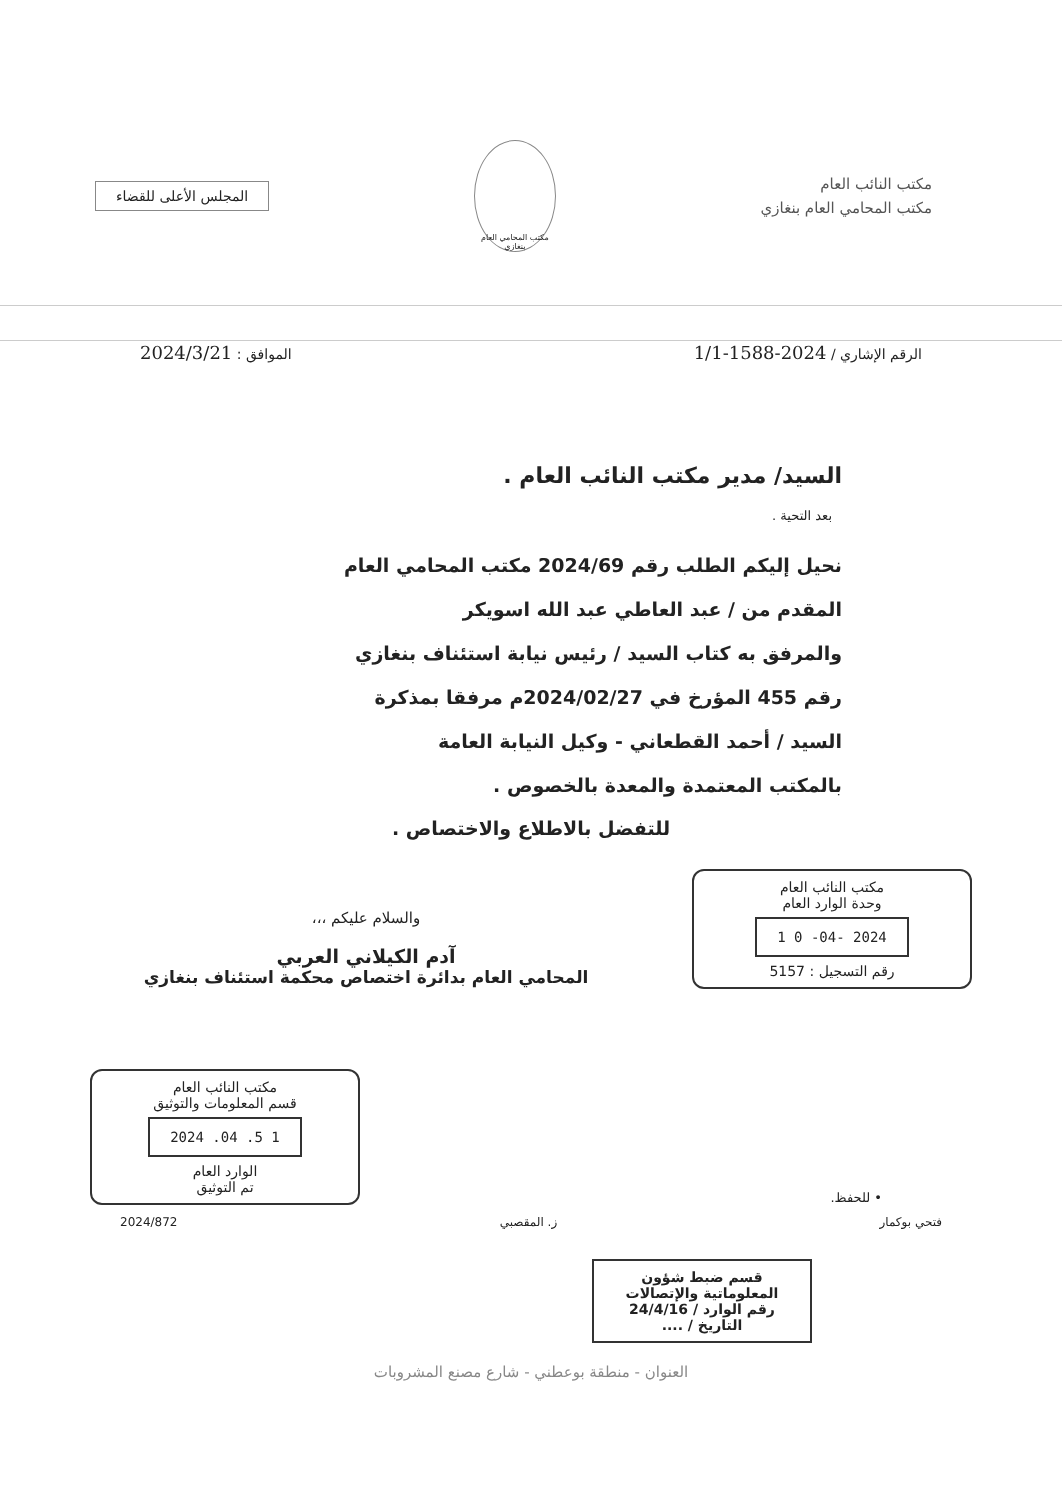مكتب النائب العام
مكتب المحامي العام بنغازي
مكتب المحامي العام بنغازي
المجلس الأعلى للقضاء
الرقم الإشاري / 2024-1588-1/1
الموافق : 2024/3/21
السيد/ مدير مكتب النائب العام .
بعد التحية .
نحيل إليكم الطلب رقم 2024/69 مكتب المحامي العام
المقدم من / عبد العاطي عبد الله اسويكر
والمرفق به كتاب السيد / رئيس نيابة استئناف بنغازي
رقم 455 المؤرخ في 2024/02/27م مرفقا بمذكرة
السيد / أحمد القطعاني - وكيل النيابة العامة
بالمكتب المعتمدة والمعدة بالخصوص .
للتفضل بالاطلاع والاختصاص .
مكتب النائب العام
وحدة الوارد العام
2024 -04- 0 1
رقم التسجيل : 5157
والسلام عليكم ،،،
آدم الكيلاني العربي
المحامي العام بدائرة اختصاص محكمة استئناف بنغازي
• للحفظ.
مكتب النائب العام
قسم المعلومات والتوثيق
1 5. 04. 2024
الوارد العام
تم التوثيق
فتحي بوكمار ز. المقصبي 2024/872
قسم ضبط شؤون المعلوماتية والإتصالات
رقم الوارد / 24/4/16
التاريخ / ....
العنوان - منطقة بوعطني - شارع مصنع المشروبات